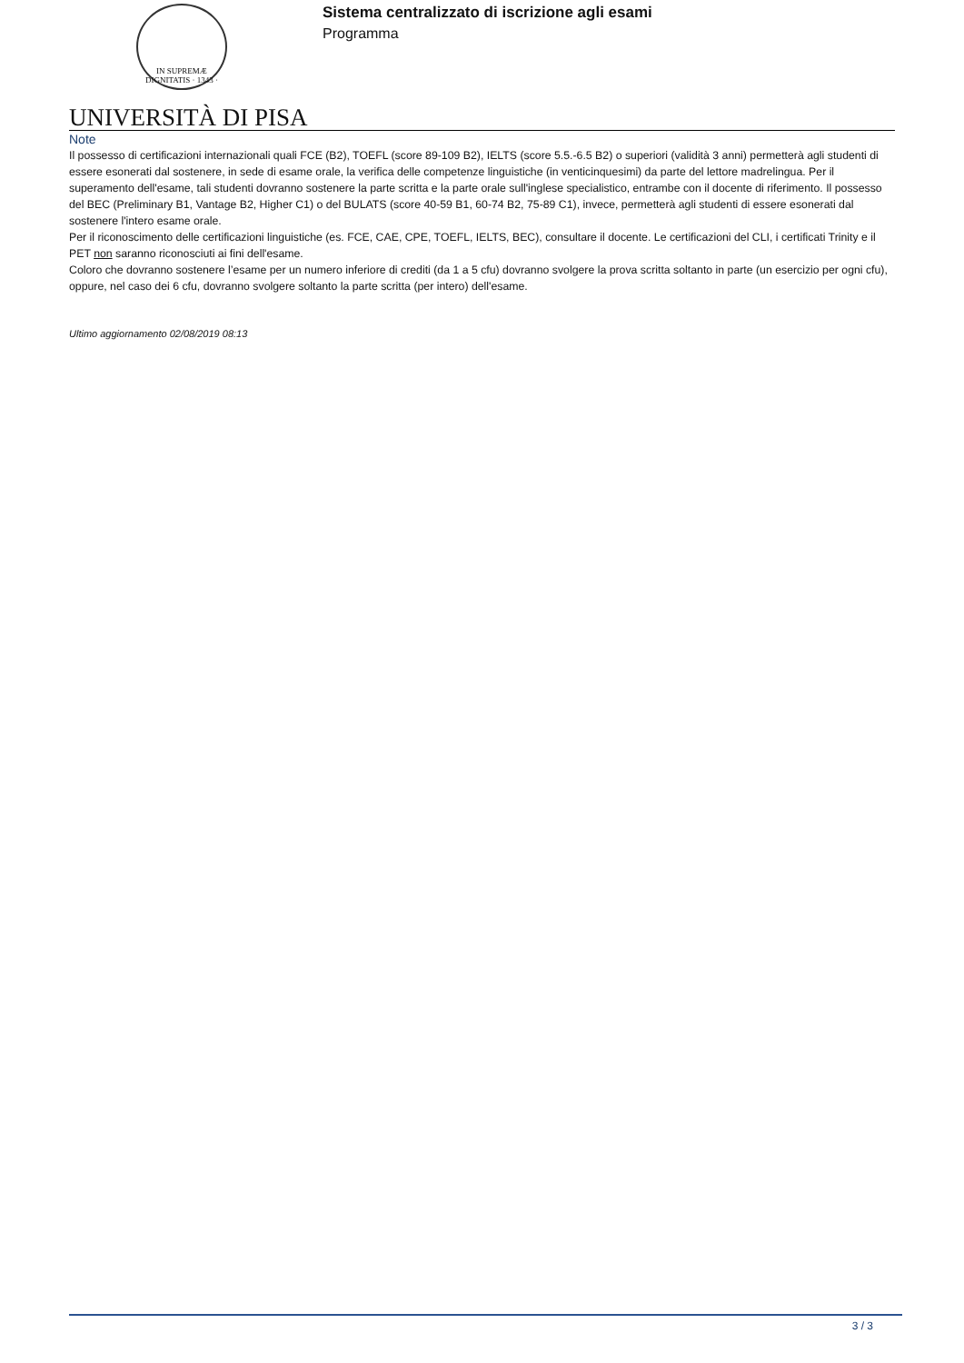IN SUPREMÆ DIGNITATIS · 1343 ·
Sistema centralizzato di iscrizione agli esami
Programma
UNIVERSITÀ DI PISA
Note
Il possesso di certificazioni internazionali quali FCE (B2), TOEFL (score 89-109 B2), IELTS (score 5.5.-6.5 B2) o superiori (validità 3 anni) permetterà agli studenti di essere esonerati dal sostenere, in sede di esame orale, la verifica delle competenze linguistiche (in venticinquesimi) da parte del lettore madrelingua. Per il superamento dell'esame, tali studenti dovranno sostenere la parte scritta e la parte orale sull'inglese specialistico, entrambe con il docente di riferimento. Il possesso del BEC (Preliminary B1, Vantage B2, Higher C1) o del BULATS (score 40-59 B1, 60-74 B2, 75-89 C1), invece, permetterà agli studenti di essere esonerati dal sostenere l'intero esame orale.
Per il riconoscimento delle certificazioni linguistiche (es. FCE, CAE, CPE, TOEFL, IELTS, BEC), consultare il docente. Le certificazioni del CLI, i certificati Trinity e il PET non saranno riconosciuti ai fini dell'esame.
Coloro che dovranno sostenere l’esame per un numero inferiore di crediti (da 1 a 5 cfu) dovranno svolgere la prova scritta soltanto in parte (un esercizio per ogni cfu), oppure, nel caso dei 6 cfu, dovranno svolgere soltanto la parte scritta (per intero) dell'esame.
Ultimo aggiornamento 02/08/2019 08:13
3 / 3